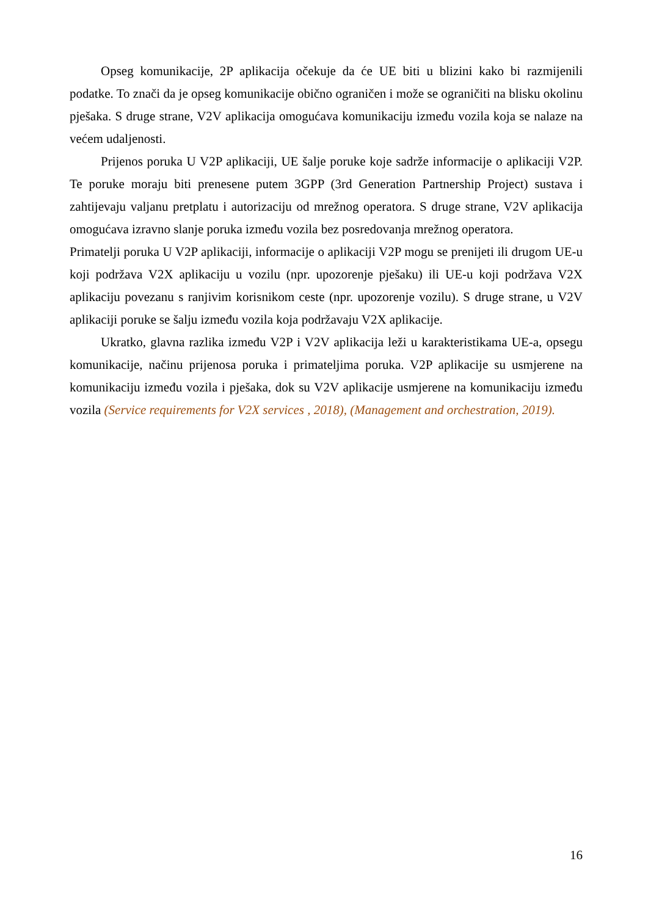Opseg komunikacije, 2P aplikacija očekuje da će UE biti u blizini kako bi razmijenili podatke. To znači da je opseg komunikacije obično ograničen i može se ograničiti na blisku okolinu pješaka. S druge strane, V2V aplikacija omogućava komunikaciju između vozila koja se nalaze na većem udaljenosti.
Prijenos poruka U V2P aplikaciji, UE šalje poruke koje sadrže informacije o aplikaciji V2P. Te poruke moraju biti prenesene putem 3GPP (3rd Generation Partnership Project) sustava i zahtijevaju valjanu pretplatu i autorizaciju od mrežnog operatora. S druge strane, V2V aplikacija omogućava izravno slanje poruka između vozila bez posredovanja mrežnog operatora.
Primatelji poruka U V2P aplikaciji, informacije o aplikaciji V2P mogu se prenijeti ili drugom UE-u koji podržava V2X aplikaciju u vozilu (npr. upozorenje pješaku) ili UE-u koji podržava V2X aplikaciju povezanu s ranjivim korisnikom ceste (npr. upozorenje vozilu). S druge strane, u V2V aplikaciji poruke se šalju između vozila koja podržavaju V2X aplikacije.
Ukratko, glavna razlika između V2P i V2V aplikacija leži u karakteristikama UE-a, opsegu komunikacije, načinu prijenosa poruka i primateljima poruka. V2P aplikacije su usmjerene na komunikaciju između vozila i pješaka, dok su V2V aplikacije usmjerene na komunikaciju između vozila (Service requirements for V2X services , 2018), (Management and orchestration, 2019).
16